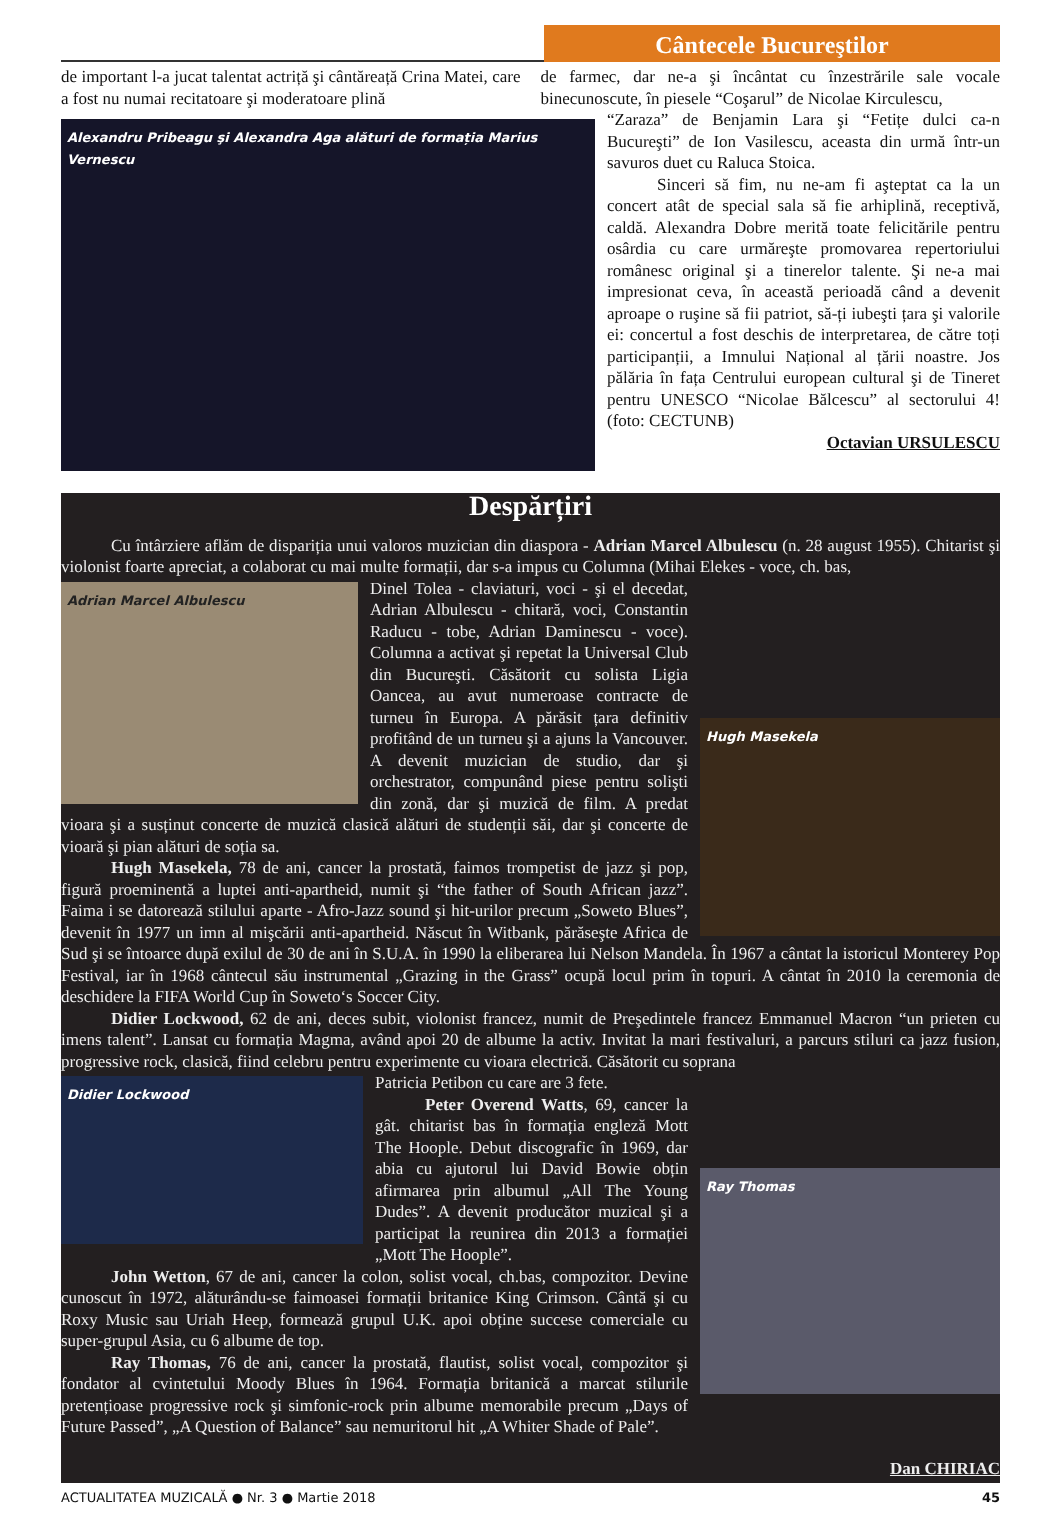Cântecele Bucureştilor
de important l-a jucat talentat actriță şi cântăreață Crina Matei, care a fost nu numai recitatoare şi moderatoare plină
de farmec, dar ne-a şi încântat cu înzestrările sale vocale binecunoscute, în piesele “Coşarul” de Nicolae Kirculescu,
Alexandru Pribeagu şi Alexandra Aga alături de formația Marius Vernescu
“Zaraza” de Benjamin Lara şi “Fetițe dulci ca-n Bucureşti” de Ion Vasilescu, aceasta din urmă într-un savuros duet cu Raluca Stoica.
Sinceri să fim, nu ne-am fi aşteptat ca la un concert atât de special sala să fie arhiplină, receptivă, caldă. Alexandra Dobre merită toate felicitările pentru osârdia cu care urmăreşte promovarea repertoriului românesc original şi a tinerelor talente. Şi ne-a mai impresionat ceva, în această perioadă când a devenit aproape o ruşine să fii patriot, să-ți iubeşti țara şi valorile ei: concertul a fost deschis de interpretarea, de către toți participanții, a Imnului Național al țării noastre. Jos pălăria în fața Centrului european cultural şi de Tineret pentru UNESCO “Nicolae Bălcescu” al sectorului 4! (foto: CECTUNB)
Octavian URSULESCU
Despărțiri
Cu întârziere aflăm de dispariția unui valoros muzician din diaspora - Adrian Marcel Albulescu (n. 28 august 1955). Chitarist şi violonist foarte apreciat, a colaborat cu mai multe formații, dar s-a impus cu Columna (Mihai Elekes - voce, ch. bas,
Adrian Marcel Albulescu
Hugh Masekela
Dinel Tolea - claviaturi, voci - şi el decedat, Adrian Albulescu - chitară, voci, Constantin Raducu - tobe, Adrian Daminescu - voce). Columna a activat şi repetat la Universal Club din Bucureşti. Căsătorit cu solista Ligia Oancea, au avut numeroase contracte de turneu în Europa. A părăsit țara definitiv profitând de un turneu şi a ajuns la Vancouver. A devenit muzician de studio, dar şi orchestrator, compunând piese pentru solişti din zonă, dar şi muzică de film. A predat vioara şi a susținut concerte de muzică clasică alături de studenții săi, dar şi concerte de vioară şi pian alături de soția sa.
Hugh Masekela, 78 de ani, cancer la prostată, faimos trompetist de jazz şi pop, figură proeminentă a luptei anti-apartheid, numit şi “the father of South African jazz”. Faima i se datorează stilului aparte - Afro-Jazz sound şi hit-urilor precum „Soweto Blues”, devenit în 1977 un imn al mişcării anti-apartheid. Născut în Witbank, părăseşte Africa de Sud şi se întoarce după exilul de 30 de ani în S.U.A. în 1990 la eliberarea lui Nelson Mandela. În 1967 a cântat la istoricul Monterey Pop Festival, iar în 1968 cântecul său instrumental „Grazing in the Grass” ocupă locul prim în topuri. A cântat în 2010 la ceremonia de deschidere la FIFA World Cup în Soweto‘s Soccer City.
Didier Lockwood, 62 de ani, deces subit, violonist francez, numit de Preşedintele francez Emmanuel Macron “un prieten cu imens talent”. Lansat cu formația Magma, având apoi 20 de albume la activ. Invitat la mari festivaluri, a parcurs stiluri ca jazz fusion, progressive rock, clasică, fiind celebru pentru experimente cu vioara electrică. Căsătorit cu soprana
Didier Lockwood
Ray Thomas
Patricia Petibon cu care are 3 fete.
Peter Overend Watts, 69, cancer la gât. chitarist bas în formația engleză Mott The Hoople. Debut discografic în 1969, dar abia cu ajutorul lui David Bowie obțin afirmarea prin albumul „All The Young Dudes”. A devenit producător muzical şi a participat la reunirea din 2013 a formației „Mott The Hoople”.
John Wetton, 67 de ani, cancer la colon, solist vocal, ch.bas, compozitor. Devine cunoscut în 1972, alăturându-se faimoasei formații britanice King Crimson. Cântă şi cu Roxy Music sau Uriah Heep, formează grupul U.K. apoi obține succese comerciale cu super-grupul Asia, cu 6 albume de top.
Ray Thomas, 76 de ani, cancer la prostată, flautist, solist vocal, compozitor şi fondator al cvintetului Moody Blues în 1964. Formația britanică a marcat stilurile pretențioase progressive rock şi simfonic-rock prin albume memorabile precum „Days of Future Passed”, „A Question of Balance” sau nemuritorul hit „A Whiter Shade of Pale”.
Dan CHIRIAC
ACTUALITATEA MUZICALĂ ● Nr. 3 ● Martie 2018 45